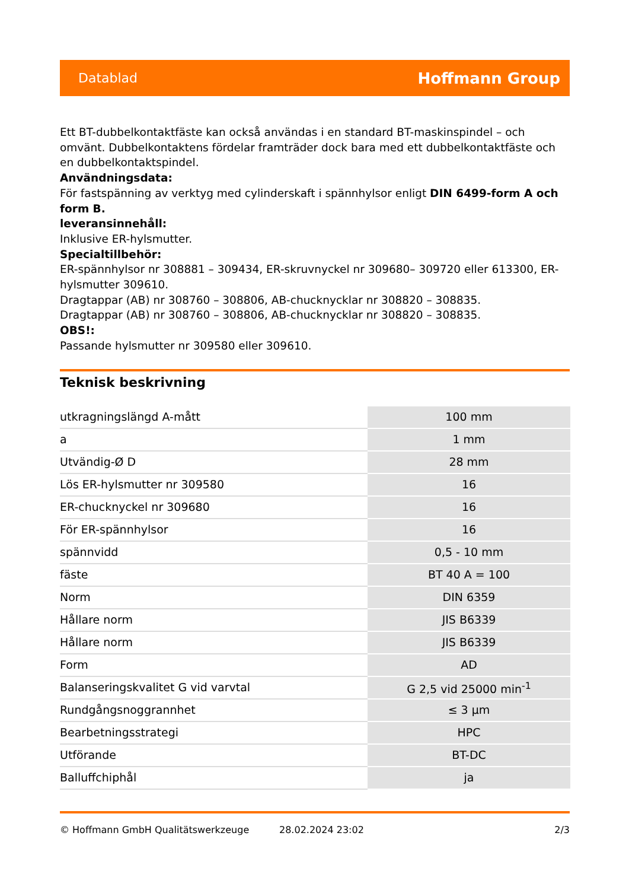Datablad Hoffmann Group
Ett BT-dubbelkontaktfäste kan också användas i en standard BT-maskinspindel – och omvänt. Dubbelkontaktens fördelar framträder dock bara med ett dubbelkontaktfäste och en dubbelkontaktspindel.
Användningsdata:
För fastspänning av verktyg med cylinderskaft i spännhylsor enligt DIN 6499-form A och form B.
leveransinnehåll:
Inklusive ER-hylsmutter.
Specialtillbehör:
ER-spännhylsor nr 308881 – 309434, ER-skruvnyckel nr 309680– 309720 eller 613300, ER-hylsmutter 309610.
Dragtappar (AB) nr 308760 – 308806, AB-chucknycklar nr 308820 – 308835.
Dragtappar (AB) nr 308760 – 308806, AB-chucknycklar nr 308820 – 308835.
OBS!:
Passande hylsmutter nr 309580 eller 309610.
Teknisk beskrivning
| utkragningslängd A-mått | 100 mm |
| a | 1 mm |
| Utvändig-Ø D | 28 mm |
| Lös ER-hylsmutter nr 309580 | 16 |
| ER-chucknyckel nr 309680 | 16 |
| För ER-spännhylsor | 16 |
| spännvidd | 0,5 - 10 mm |
| fäste | BT 40 A = 100 |
| Norm | DIN 6359 |
| Hållare norm | JIS B6339 |
| Hållare norm | JIS B6339 |
| Form | AD |
| Balanseringskvalitet G vid varvtal | G 2,5 vid 25000 min<sup>-1</sup> |
| Rundgångsnoggrannhet | ≤ 3 µm |
| Bearbetningsstrategi | HPC |
| Utförande | BT-DC |
| Balluffchiphål | ja |
© Hoffmann GmbH Qualitätswerkzeuge 28.02.2024 23:02 2/3